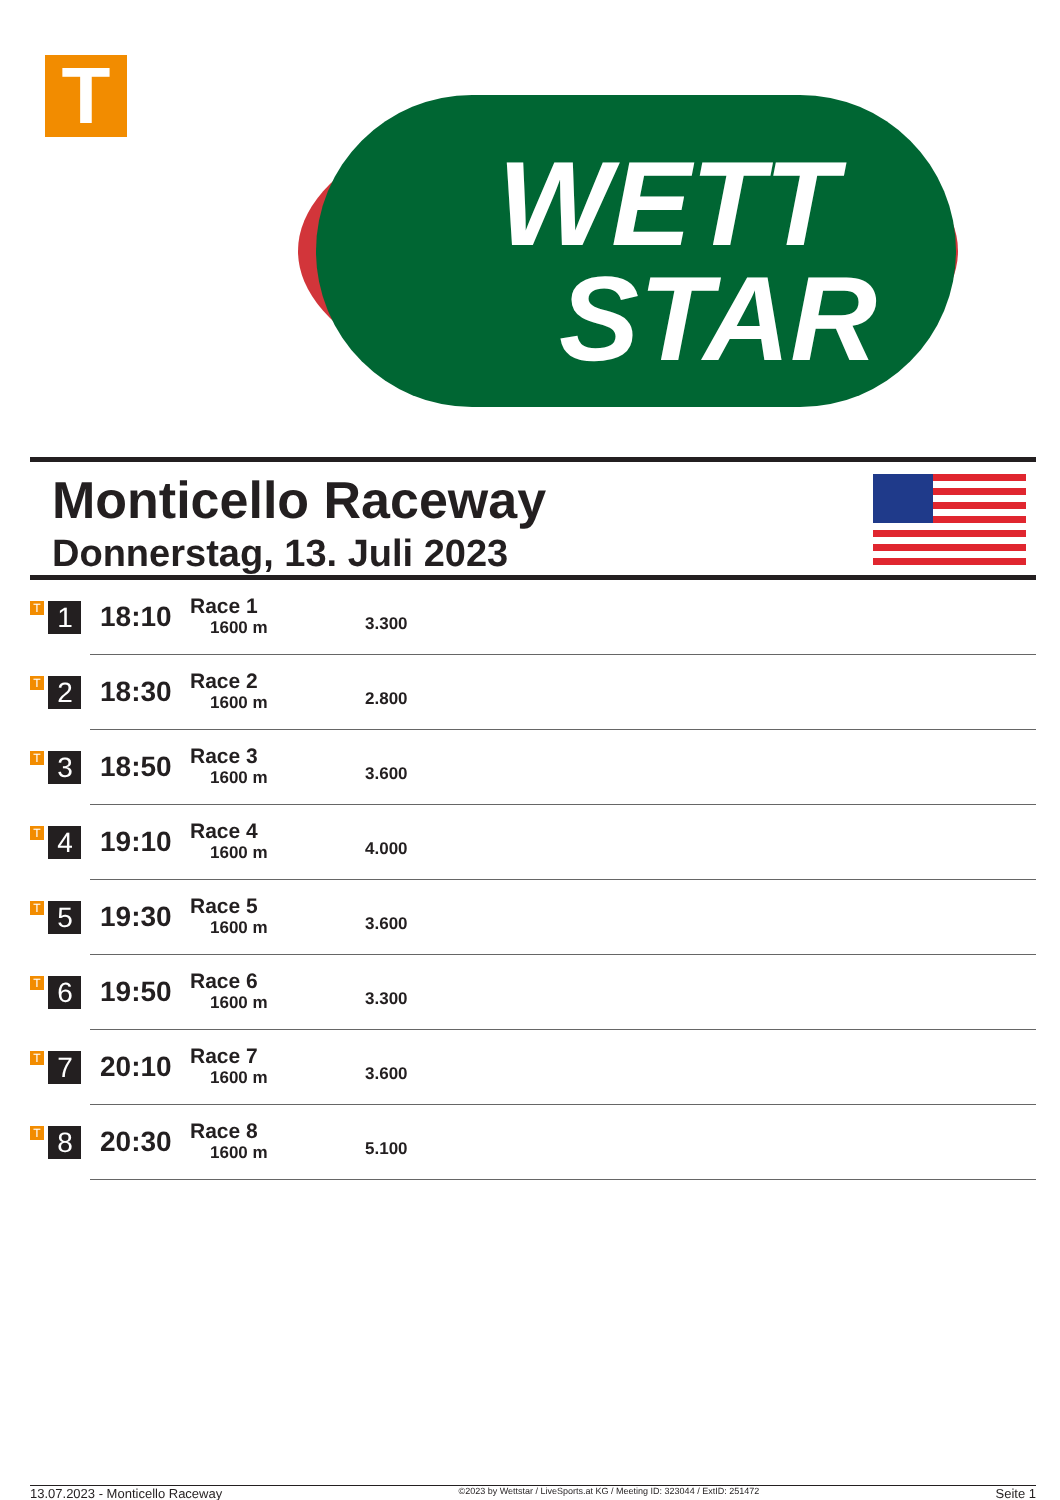T
WETT
STAR
Monticello Raceway
Donnerstag, 13. Juli 2023
| T 1 | 18:10 | Race 1 1600 m | 3.300 |
| T 2 | 18:30 | Race 2 1600 m | 2.800 |
| T 3 | 18:50 | Race 3 1600 m | 3.600 |
| T 4 | 19:10 | Race 4 1600 m | 4.000 |
| T 5 | 19:30 | Race 5 1600 m | 3.600 |
| T 6 | 19:50 | Race 6 1600 m | 3.300 |
| T 7 | 20:10 | Race 7 1600 m | 3.600 |
| T 8 | 20:30 | Race 8 1600 m | 5.100 |
13.07.2023 - Monticello Raceway ©2023 by Wettstar / LiveSports.at KG / Meeting ID: 323044 / ExtID: 251472 Seite 1